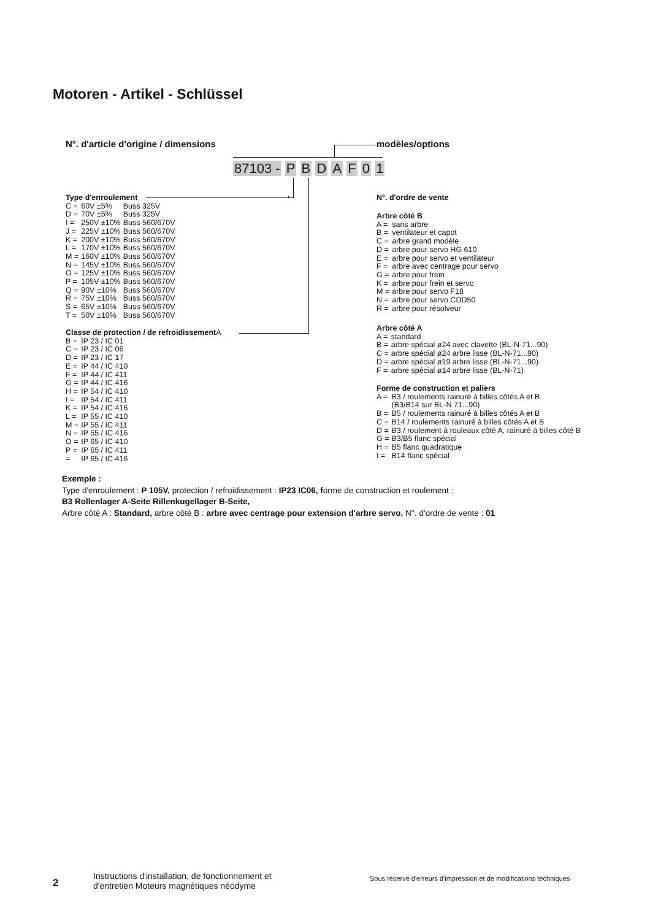Motoren - Artikel - Schlüssel
N°. d'article d'origine / dimensions
modèles/options
87103 - P B D A F 0 1
Type d'enroulement
| C = | 60V ±5% | Buss 325V |
| D = | 70V ±5% | Buss 325V |
| I = | 250V ±10% | Buss 560/670V |
| J = | 225V ±10% | Buss 560/670V |
| K = | 200V ±10% | Buss 560/670V |
| L = | 170V ±10% | Buss 560/670V |
| M = | 160V ±10% | Buss 560/670V |
| N = | 145V ±10% | Buss 560/670V |
| O = | 125V ±10% | Buss 560/670V |
| P = | 105V ±10% | Buss 560/670V |
| Q = | 90V ±10% | Buss 560/670V |
| R = | 75V ±10% | Buss 560/670V |
| S = | 65V ±10% | Buss 560/670V |
| T = | 50V ±10% | Buss 560/670V |
Classe de protection / de refroidissement A
| B = | IP 23 / IC 01 |
| C = | IP 23 / IC 06 |
| D = | IP 23 / IC 17 |
| E = | IP 44 / IC 410 |
| F = | IP 44 / IC 411 |
| G = | IP 44 / IC 416 |
| H = | IP 54 / IC 410 |
| I = | IP 54 / IC 411 |
| K = | IP 54 / IC 416 |
| L = | IP 55 / IC 410 |
| M = | IP 55 / IC 411 |
| N = | IP 55 / IC 416 |
| O = | IP 65 / IC 410 |
| P = | IP 65 / IC 411 |
| = | IP 65 / IC 416 |
N°. d'ordre de vente
Arbre côté B
| A = | sans arbre |
| B = | ventilateur et capot |
| C = | arbre grand modèle |
| D = | arbre pour servo HG 610 |
| E = | arbre pour servo et ventilateur |
| F = | arbre avec centrage pour servo |
| G = | arbre pour frein |
| K = | arbre pour frein et servo |
| M = | arbre pour servo F18 |
| N = | arbre pour servo CDD50 |
| R = | arbre pour résolveur |
Arbre côté A
| A = | standard |
| B = | arbre spécial ø24 avec clavette (BL-N-71...90) |
| C = | arbre spécial ø24 arbre lisse (BL-N-71...90) |
| D = | arbre spécial ø19 arbre lisse (BL-N-71...90) |
| F = | arbre spécial ø14 arbre lisse (BL-N-71) |
Forme de construction et paliers
| A = | B3 / roulements rainuré à billes côtés A et B (B3/B14 sur BL-N 71...90) |
| B = | B5 / roulements rainuré à billes côtés A et B |
| C = | B14 / roulements rainuré à billes côtés A et B |
| D = | B3 / roulement à rouleaux côté A, rainuré à billes côté B |
| G = | B3/B5 flanc spécial |
| H = | B5 flanc quadratique |
| I = | B14 flanc spécial |
Exemple :
Type d'enroulement : P 105V, protection / refroidissement : IP23 IC06, forme de construction et roulement :
B3 Rollenlager A-Seite Rillenkugellager B-Seite,
Arbre côté A : Standard, arbre côté B : arbre avec centrage pour extension d'arbre servo, N°. d'ordre de vente : 01
2
Instructions d'installation, de fonctionnement et
d'entretien Moteurs magnétiques néodyme
Sous réserve d'erreurs d'impression et de modifications techniques